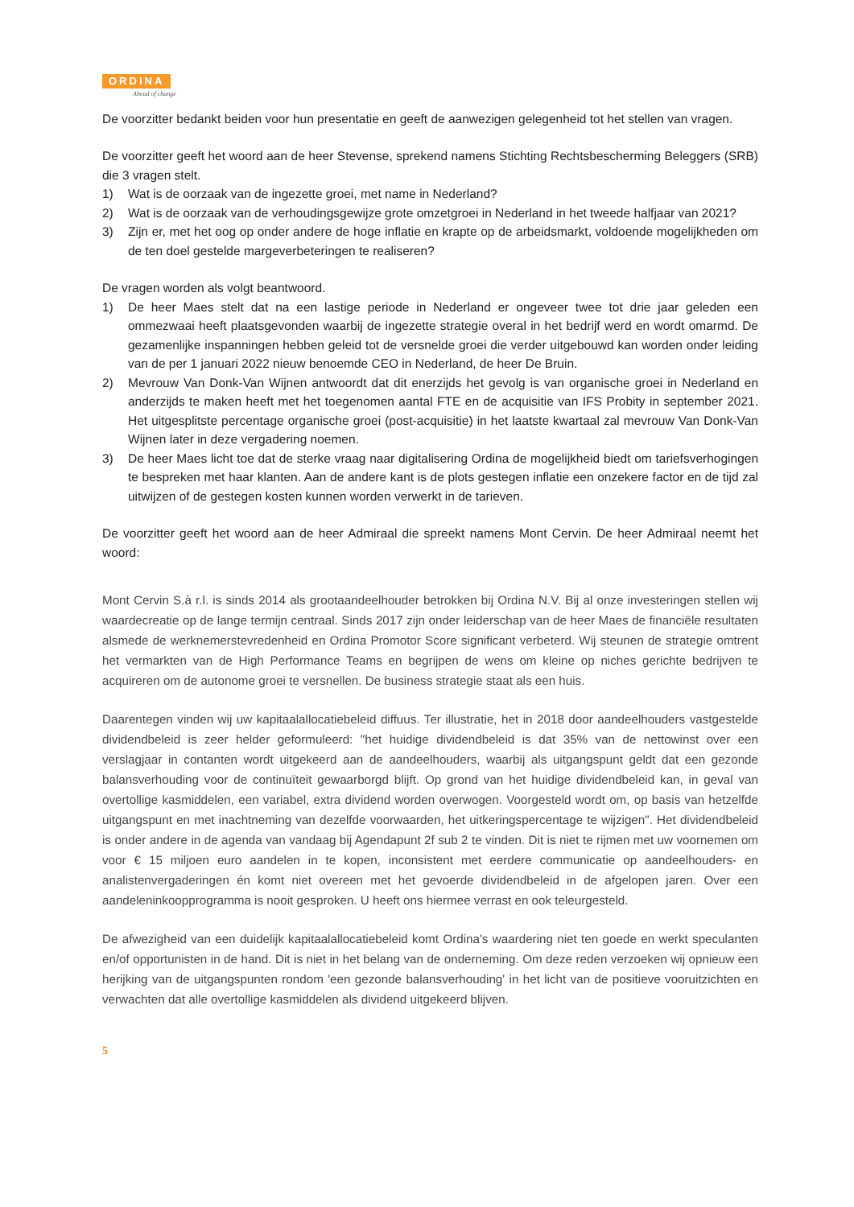ORDINA
Ahead of change
De voorzitter bedankt beiden voor hun presentatie en geeft de aanwezigen gelegenheid tot het stellen van vragen.
De voorzitter geeft het woord aan de heer Stevense, sprekend namens Stichting Rechtsbescherming Beleggers (SRB) die 3 vragen stelt.
1) Wat is de oorzaak van de ingezette groei, met name in Nederland?
2) Wat is de oorzaak van de verhoudingsgewijze grote omzetgroei in Nederland in het tweede halfjaar van 2021?
3) Zijn er, met het oog op onder andere de hoge inflatie en krapte op de arbeidsmarkt, voldoende mogelijkheden om de ten doel gestelde margeverbeteringen te realiseren?
De vragen worden als volgt beantwoord.
1) De heer Maes stelt dat na een lastige periode in Nederland er ongeveer twee tot drie jaar geleden een ommezwaai heeft plaatsgevonden waarbij de ingezette strategie overal in het bedrijf werd en wordt omarmd. De gezamenlijke inspanningen hebben geleid tot de versnelde groei die verder uitgebouwd kan worden onder leiding van de per 1 januari 2022 nieuw benoemde CEO in Nederland, de heer De Bruin.
2) Mevrouw Van Donk-Van Wijnen antwoordt dat dit enerzijds het gevolg is van organische groei in Nederland en anderzijds te maken heeft met het toegenomen aantal FTE en de acquisitie van IFS Probity in september 2021. Het uitgesplitste percentage organische groei (post-acquisitie) in het laatste kwartaal zal mevrouw Van Donk-Van Wijnen later in deze vergadering noemen.
3) De heer Maes licht toe dat de sterke vraag naar digitalisering Ordina de mogelijkheid biedt om tariefsverhogingen te bespreken met haar klanten. Aan de andere kant is de plots gestegen inflatie een onzekere factor en de tijd zal uitwijzen of de gestegen kosten kunnen worden verwerkt in de tarieven.
De voorzitter geeft het woord aan de heer Admiraal die spreekt namens Mont Cervin. De heer Admiraal neemt het woord:
Mont Cervin S.à r.l. is sinds 2014 als grootaandeelhouder betrokken bij Ordina N.V. Bij al onze investeringen stellen wij waardecreatie op de lange termijn centraal. Sinds 2017 zijn onder leiderschap van de heer Maes de financiële resultaten alsmede de werknemerstevredenheid en Ordina Promotor Score significant verbeterd. Wij steunen de strategie omtrent het vermarkten van de High Performance Teams en begrijpen de wens om kleine op niches gerichte bedrijven te acquireren om de autonome groei te versnellen. De business strategie staat als een huis.
Daarentegen vinden wij uw kapitaalallocatiebeleid diffuus. Ter illustratie, het in 2018 door aandeelhouders vastgestelde dividendbeleid is zeer helder geformuleerd: "het huidige dividendbeleid is dat 35% van de nettowinst over een verslagjaar in contanten wordt uitgekeerd aan de aandeelhouders, waarbij als uitgangspunt geldt dat een gezonde balansverhouding voor de continuïteit gewaarborgd blijft. Op grond van het huidige dividendbeleid kan, in geval van overtollige kasmiddelen, een variabel, extra dividend worden overwogen. Voorgesteld wordt om, op basis van hetzelfde uitgangspunt en met inachtneming van dezelfde voorwaarden, het uitkeringspercentage te wijzigen". Het dividendbeleid is onder andere in de agenda van vandaag bij Agendapunt 2f sub 2 te vinden. Dit is niet te rijmen met uw voornemen om voor € 15 miljoen euro aandelen in te kopen, inconsistent met eerdere communicatie op aandeelhouders- en analistenvergaderingen én komt niet overeen met het gevoerde dividendbeleid in de afgelopen jaren. Over een aandeleninkoopprogramma is nooit gesproken. U heeft ons hiermee verrast en ook teleurgesteld.
De afwezigheid van een duidelijk kapitaalallocatiebeleid komt Ordina's waardering niet ten goede en werkt speculanten en/of opportunisten in de hand. Dit is niet in het belang van de onderneming. Om deze reden verzoeken wij opnieuw een herijking van de uitgangspunten rondom 'een gezonde balansverhouding' in het licht van de positieve vooruitzichten en verwachten dat alle overtollige kasmiddelen als dividend uitgekeerd blijven.
5